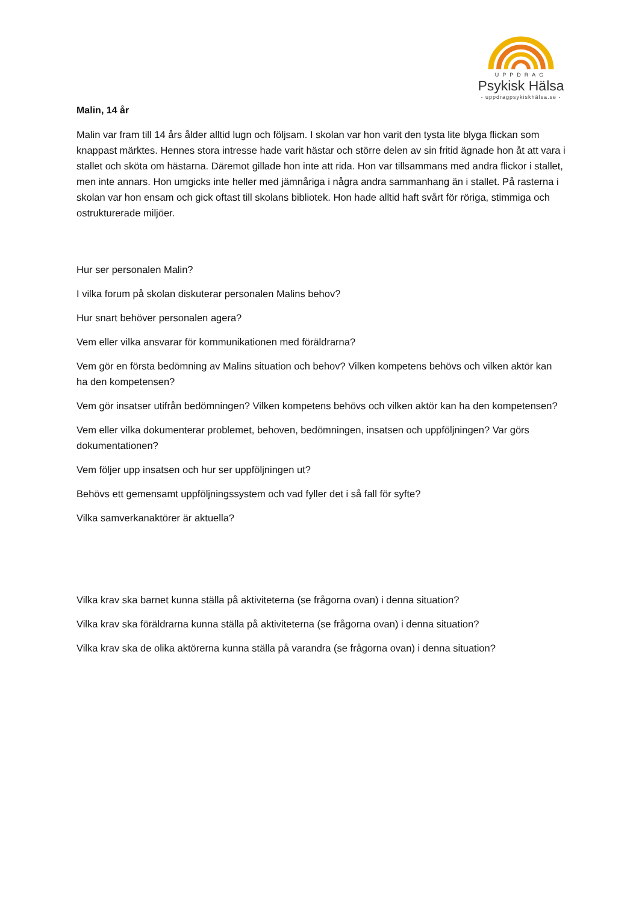UPPDRAG
Psykisk Hälsa
- uppdragpsykiskhälsa.se -
Malin, 14 år
Malin var fram till 14 års ålder alltid lugn och följsam. I skolan var hon varit den tysta lite blyga flickan som knappast märktes. Hennes stora intresse hade varit hästar och större delen av sin fritid ägnade hon åt att vara i stallet och sköta om hästarna. Däremot gillade hon inte att rida. Hon var tillsammans med andra flickor i stallet, men inte annars. Hon umgicks inte heller med jämnåriga i några andra sammanhang än i stallet. På rasterna i skolan var hon ensam och gick oftast till skolans bibliotek. Hon hade alltid haft svårt för röriga, stimmiga och ostrukturerade miljöer.
Hur ser personalen Malin?
I vilka forum på skolan diskuterar personalen Malins behov?
Hur snart behöver personalen agera?
Vem eller vilka ansvarar för kommunikationen med föräldrarna?
Vem gör en första bedömning av Malins situation och behov? Vilken kompetens behövs och vilken aktör kan ha den kompetensen?
Vem gör insatser utifrån bedömningen? Vilken kompetens behövs och vilken aktör kan ha den kompetensen?
Vem eller vilka dokumenterar problemet, behoven, bedömningen, insatsen och uppföljningen? Var görs dokumentationen?
Vem följer upp insatsen och hur ser uppföljningen ut?
Behövs ett gemensamt uppföljningssystem och vad fyller det i så fall för syfte?
Vilka samverkanaktörer är aktuella?
Vilka krav ska barnet kunna ställa på aktiviteterna (se frågorna ovan) i denna situation?
Vilka krav ska föräldrarna kunna ställa på aktiviteterna (se frågorna ovan) i denna situation?
Vilka krav ska de olika aktörerna kunna ställa på varandra (se frågorna ovan) i denna situation?